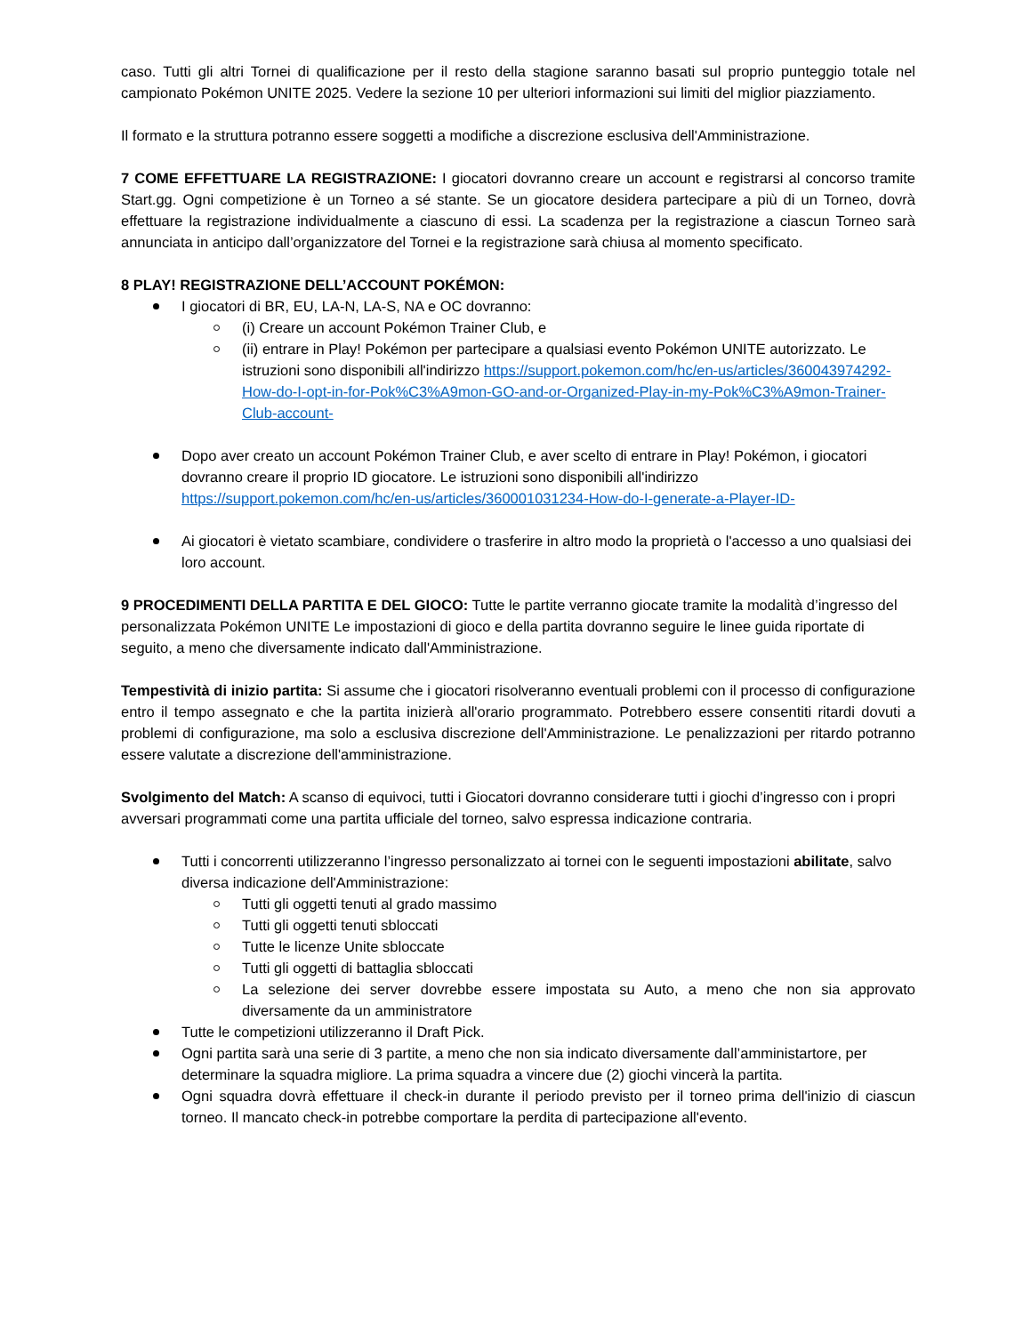caso. Tutti gli altri Tornei di qualificazione per il resto della stagione saranno basati sul proprio punteggio totale nel campionato Pokémon UNITE 2025. Vedere la sezione 10 per ulteriori informazioni sui limiti del miglior piazziamento.
Il formato e la struttura potranno essere soggetti a modifiche a discrezione esclusiva dell'Amministrazione.
7 COME EFFETTUARE LA REGISTRAZIONE: I giocatori dovranno creare un account e registrarsi al concorso tramite Start.gg. Ogni competizione è un Torneo a sé stante. Se un giocatore desidera partecipare a più di un Torneo, dovrà effettuare la registrazione individualmente a ciascuno di essi. La scadenza per la registrazione a ciascun Torneo sarà annunciata in anticipo dall’organizzatore del Tornei e la registrazione sarà chiusa al momento specificato.
8 PLAY! REGISTRAZIONE DELL’ACCOUNT POKÉMON:
I giocatori di BR, EU, LA-N, LA-S, NA e OC dovranno:
(i) Creare un account Pokémon Trainer Club, e
(ii) entrare in Play! Pokémon per partecipare a qualsiasi evento Pokémon UNITE autorizzato. Le istruzioni sono disponibili all'indirizzo https://support.pokemon.com/hc/en-us/articles/360043974292-How-do-I-opt-in-for-Pok%C3%A9mon-GO-and-or-Organized-Play-in-my-Pok%C3%A9mon-Trainer-Club-account-
Dopo aver creato un account Pokémon Trainer Club, e aver scelto di entrare in Play! Pokémon, i giocatori dovranno creare il proprio ID giocatore. Le istruzioni sono disponibili all'indirizzo https://support.pokemon.com/hc/en-us/articles/360001031234-How-do-I-generate-a-Player-ID-
Ai giocatori è vietato scambiare, condividere o trasferire in altro modo la proprietà o l'accesso a uno qualsiasi dei loro account.
9 PROCEDIMENTI DELLA PARTITA E DEL GIOCO: Tutte le partite verranno giocate tramite la modalità d’ingresso del personalizzata Pokémon UNITE Le impostazioni di gioco e della partita dovranno seguire le linee guida riportate di seguito, a meno che diversamente indicato dall'Amministrazione.
Tempestività di inizio partita: Si assume che i giocatori risolveranno eventuali problemi con il processo di configurazione entro il tempo assegnato e che la partita inizierà all'orario programmato. Potrebbero essere consentiti ritardi dovuti a problemi di configurazione, ma solo a esclusiva discrezione dell'Amministrazione. Le penalizzazioni per ritardo potranno essere valutate a discrezione dell'amministrazione.
Svolgimento del Match: A scanso di equivoci, tutti i Giocatori dovranno considerare tutti i giochi d’ingresso con i propri avversari programmati come una partita ufficiale del torneo, salvo espressa indicazione contraria.
Tutti i concorrenti utilizzeranno l’ingresso personalizzato ai tornei con le seguenti impostazioni abilitate, salvo diversa indicazione dell'Amministrazione:
Tutti gli oggetti tenuti al grado massimo
Tutti gli oggetti tenuti sbloccati
Tutte le licenze Unite sbloccate
Tutti gli oggetti di battaglia sbloccati
La selezione dei server dovrebbe essere impostata su Auto, a meno che non sia approvato diversamente da un amministratore
Tutte le competizioni utilizzeranno il Draft Pick.
Ogni partita sarà una serie di 3 partite, a meno che non sia indicato diversamente dall’amministartore, per determinare la squadra migliore. La prima squadra a vincere due (2) giochi vincerà la partita.
Ogni squadra dovrà effettuare il check-in durante il periodo previsto per il torneo prima dell'inizio di ciascun torneo. Il mancato check-in potrebbe comportare la perdita di partecipazione all'evento.